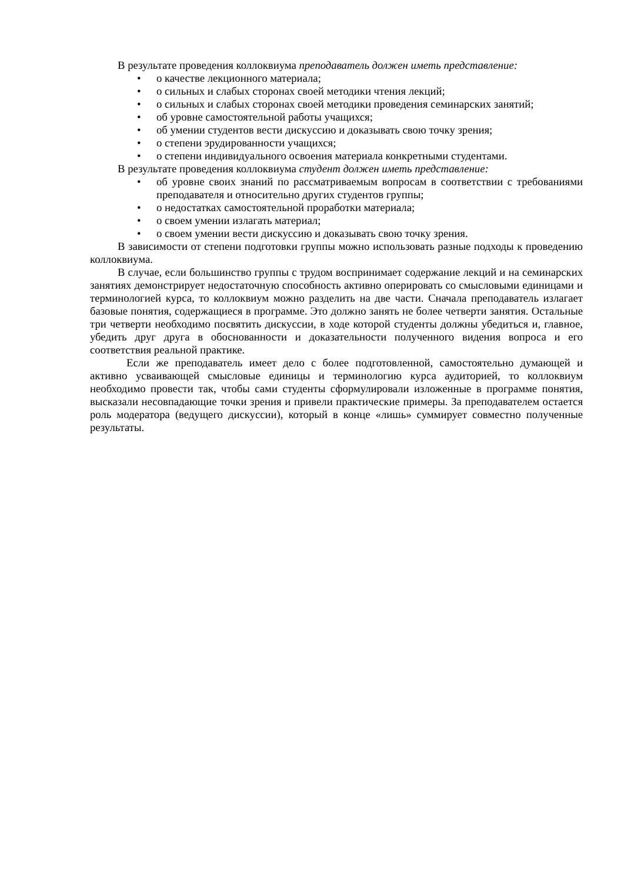В результате проведения коллоквиума преподаватель должен иметь представление:
• о качестве лекционного материала;
• о сильных и слабых сторонах своей методики чтения лекций;
• о сильных и слабых сторонах своей методики проведения семинарских занятий;
• об уровне самостоятельной работы учащихся;
• об умении студентов вести дискуссию и доказывать свою точку зрения;
• о степени эрудированности учащихся;
• о степени индивидуального освоения материала конкретными студентами.
В результате проведения коллоквиума студент должен иметь представление:
• об уровне своих знаний по рассматриваемым вопросам в соответствии с требованиями преподавателя и относительно других студентов группы;
• о недостатках самостоятельной проработки материала;
• о своем умении излагать материал;
• о своем умении вести дискуссию и доказывать свою точку зрения.
В зависимости от степени подготовки группы можно использовать разные подходы к проведению коллоквиума.
В случае, если большинство группы с трудом воспринимает содержание лекций и на семинарских занятиях демонстрирует недостаточную способность активно оперировать со смысловыми единицами и терминологией курса, то коллоквиум можно разделить на две части. Сначала преподаватель излагает базовые понятия, содержащиеся в программе. Это должно занять не более четверти занятия. Остальные три четверти необходимо посвятить дискуссии, в ходе которой студенты должны убедиться и, главное, убедить друг друга в обоснованности и доказательности полученного видения вопроса и его соответствия реальной практике.
Если же преподаватель имеет дело с более подготовленной, самостоятельно думающей и активно усваивающей смысловые единицы и терминологию курса аудиторией, то коллоквиум необходимо провести так, чтобы сами студенты сформулировали изложенные в программе понятия, высказали несовпадающие точки зрения и привели практические примеры. За преподавателем остается роль модератора (ведущего дискуссии), который в конце «лишь» суммирует совместно полученные результаты.